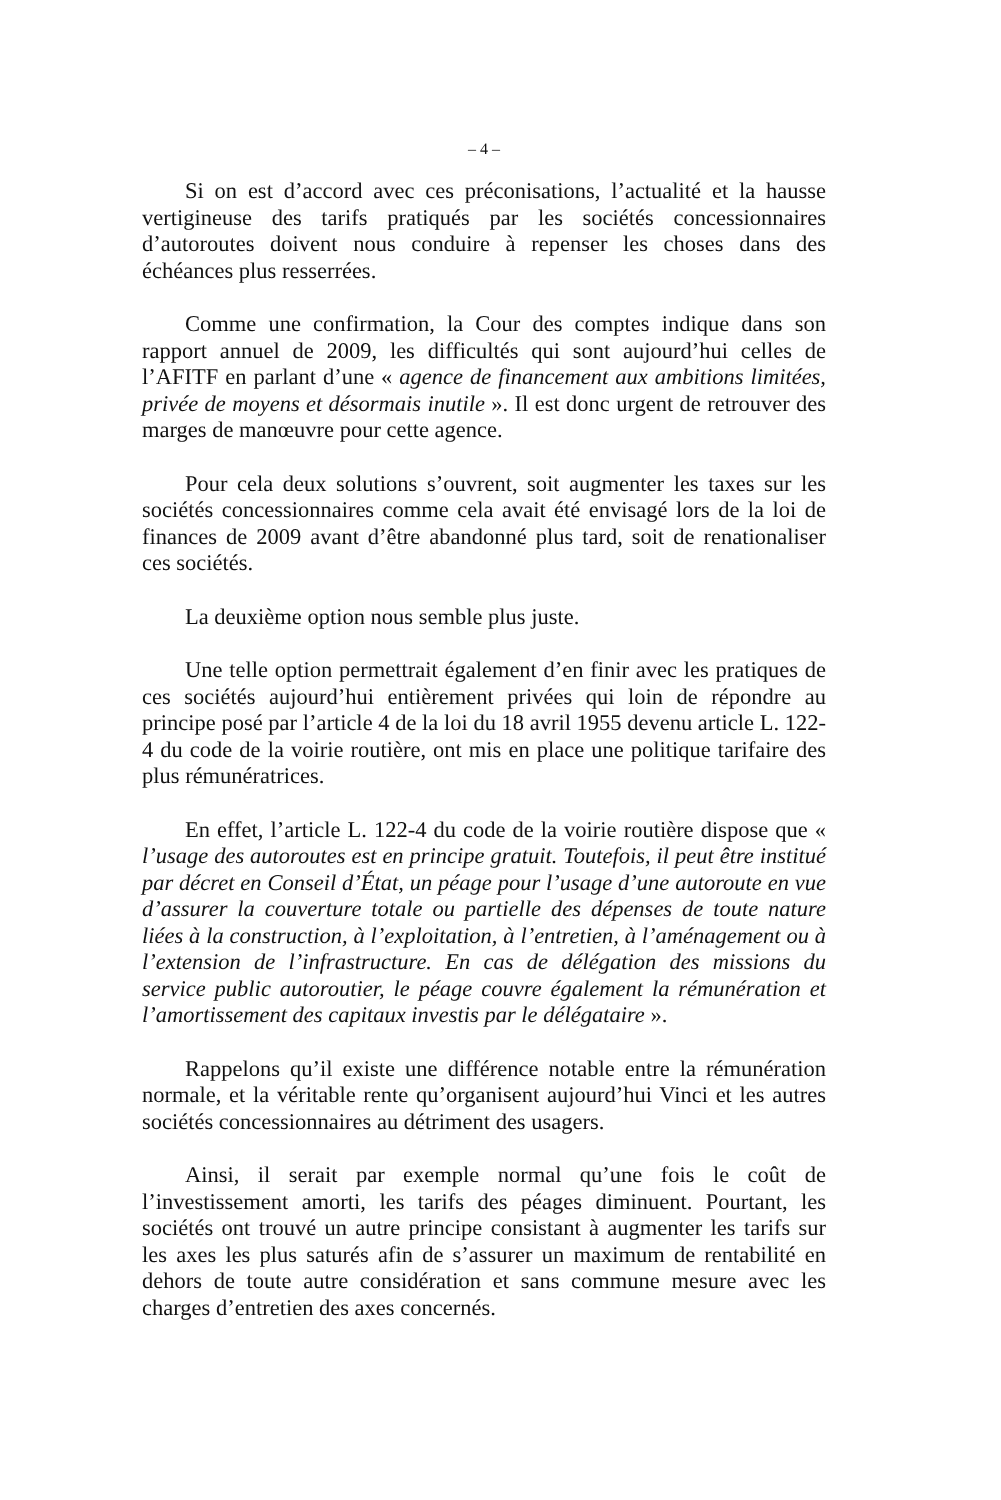– 4 –
Si on est d’accord avec ces préconisations, l’actualité et la hausse vertigineuse des tarifs pratiqués par les sociétés concessionnaires d’autoroutes doivent nous conduire à repenser les choses dans des échéances plus resserrées.
Comme une confirmation, la Cour des comptes indique dans son rapport annuel de 2009, les difficultés qui sont aujourd’hui celles de l’AFITF en parlant d’une « agence de financement aux ambitions limitées, privée de moyens et désormais inutile ». Il est donc urgent de retrouver des marges de manœuvre pour cette agence.
Pour cela deux solutions s’ouvrent, soit augmenter les taxes sur les sociétés concessionnaires comme cela avait été envisagé lors de la loi de finances de 2009 avant d’être abandonné plus tard, soit de renationaliser ces sociétés.
La deuxième option nous semble plus juste.
Une telle option permettrait également d’en finir avec les pratiques de ces sociétés aujourd’hui entièrement privées qui loin de répondre au principe posé par l’article 4 de la loi du 18 avril 1955 devenu article L. 122-4 du code de la voirie routière, ont mis en place une politique tarifaire des plus rémunératrices.
En effet, l’article L. 122-4 du code de la voirie routière dispose que « l’usage des autoroutes est en principe gratuit. Toutefois, il peut être institué par décret en Conseil d’État, un péage pour l’usage d’une autoroute en vue d’assurer la couverture totale ou partielle des dépenses de toute nature liées à la construction, à l’exploitation, à l’entretien, à l’aménagement ou à l’extension de l’infrastructure. En cas de délégation des missions du service public autoroutier, le péage couvre également la rémunération et l’amortissement des capitaux investis par le délégataire ».
Rappelons qu’il existe une différence notable entre la rémunération normale, et la véritable rente qu’organisent aujourd’hui Vinci et les autres sociétés concessionnaires au détriment des usagers.
Ainsi, il serait par exemple normal qu’une fois le coût de l’investissement amorti, les tarifs des péages diminuent. Pourtant, les sociétés ont trouvé un autre principe consistant à augmenter les tarifs sur les axes les plus saturés afin de s’assurer un maximum de rentabilité en dehors de toute autre considération et sans commune mesure avec les charges d’entretien des axes concernés.